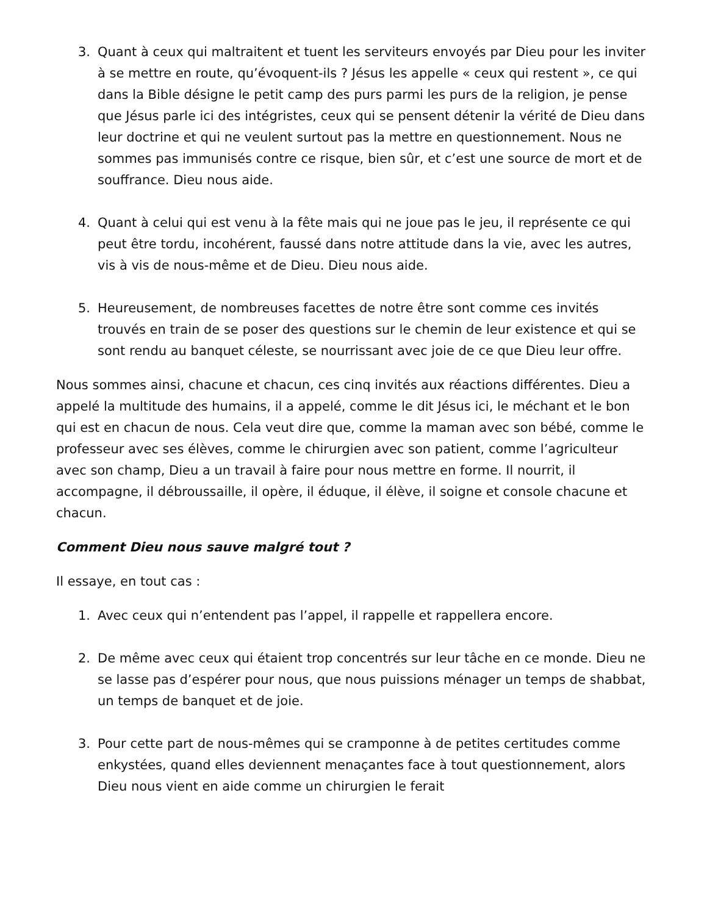3. Quant à ceux qui maltraitent et tuent les serviteurs envoyés par Dieu pour les inviter à se mettre en route, qu’évoquent-ils ? Jésus les appelle « ceux qui restent », ce qui dans la Bible désigne le petit camp des purs parmi les purs de la religion, je pense que Jésus parle ici des intégristes, ceux qui se pensent détenir la vérité de Dieu dans leur doctrine et qui ne veulent surtout pas la mettre en questionnement. Nous ne sommes pas immunisés contre ce risque, bien sûr, et c’est une source de mort et de souffrance. Dieu nous aide.
4. Quant à celui qui est venu à la fête mais qui ne joue pas le jeu, il représente ce qui peut être tordu, incohérent, faussé dans notre attitude dans la vie, avec les autres, vis à vis de nous-même et de Dieu. Dieu nous aide.
5. Heureusement, de nombreuses facettes de notre être sont comme ces invités trouvés en train de se poser des questions sur le chemin de leur existence et qui se sont rendu au banquet céleste, se nourrissant avec joie de ce que Dieu leur offre.
Nous sommes ainsi, chacune et chacun, ces cinq invités aux réactions différentes. Dieu a appelé la multitude des humains, il a appelé, comme le dit Jésus ici, le méchant et le bon qui est en chacun de nous. Cela veut dire que, comme la maman avec son bébé, comme le professeur avec ses élèves, comme le chirurgien avec son patient, comme l’agriculteur avec son champ, Dieu a un travail à faire pour nous mettre en forme. Il nourrit, il accompagne, il débroussaille, il opère, il éduque, il élève, il soigne et console chacune et chacun.
Comment Dieu nous sauve malgré tout ?
Il essaye, en tout cas :
1. Avec ceux qui n’entendent pas l’appel, il rappelle et rappellera encore.
2. De même avec ceux qui étaient trop concentrés sur leur tâche en ce monde. Dieu ne se lasse pas d’espérer pour nous, que nous puissions ménager un temps de shabbat, un temps de banquet et de joie.
3. Pour cette part de nous-mêmes qui se cramponne à de petites certitudes comme enkystées, quand elles deviennent menaçantes face à tout questionnement, alors Dieu nous vient en aide comme un chirurgien le ferait